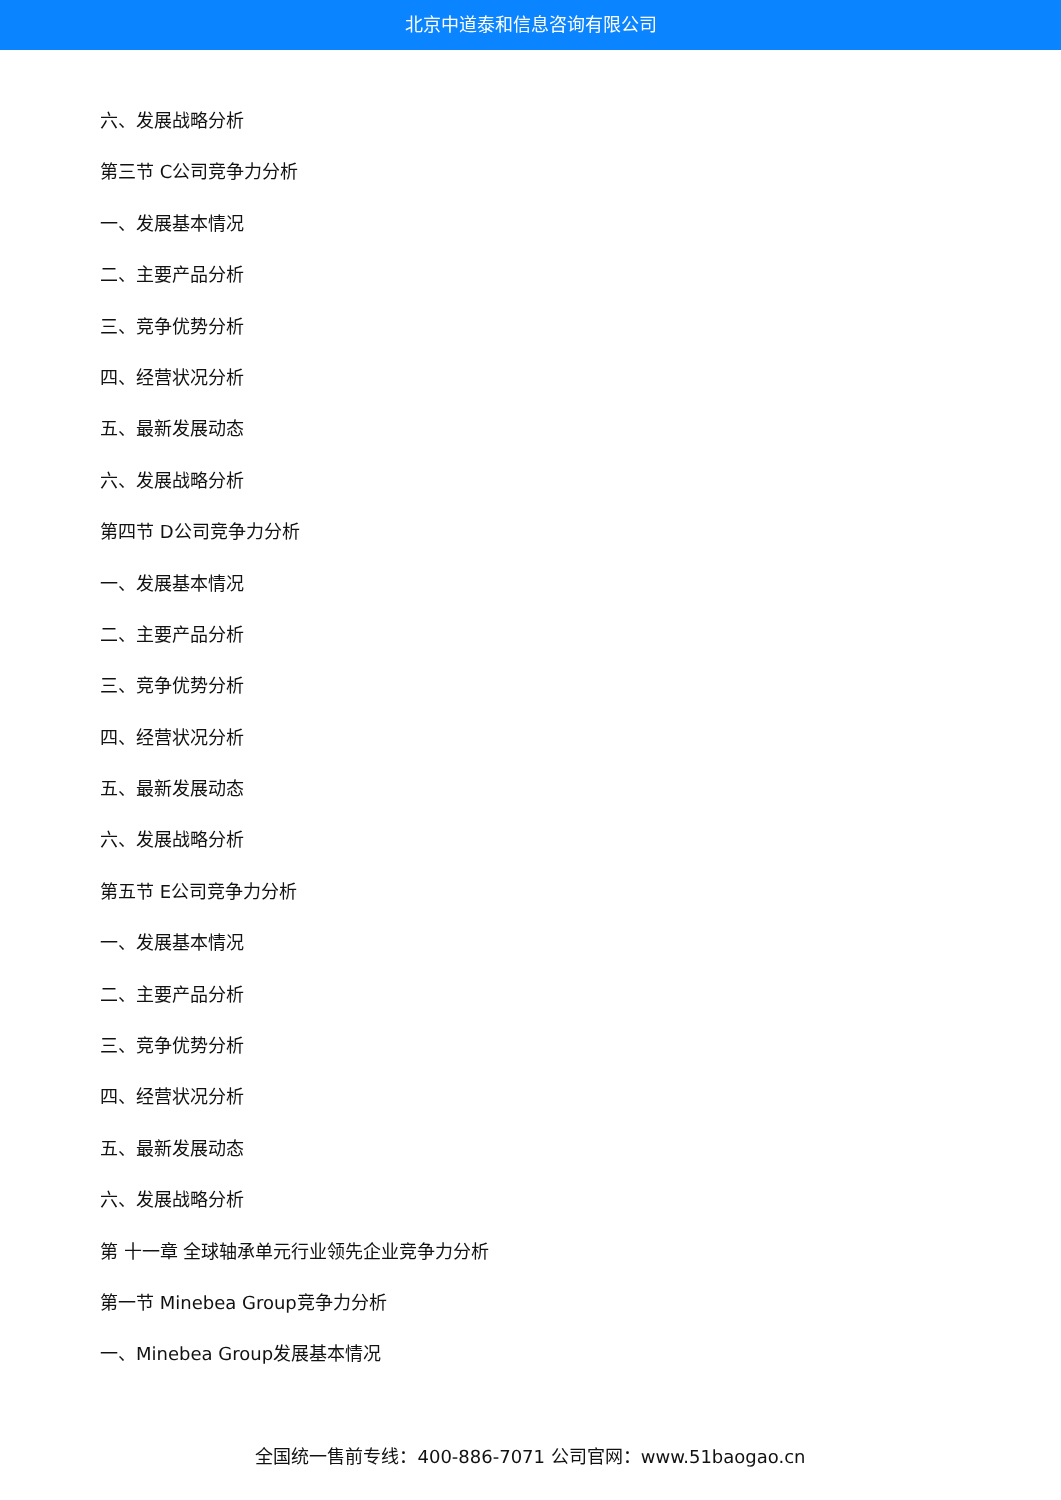北京中道泰和信息咨询有限公司
六、发展战略分析
第三节 C公司竞争力分析
一、发展基本情况
二、主要产品分析
三、竞争优势分析
四、经营状况分析
五、最新发展动态
六、发展战略分析
第四节 D公司竞争力分析
一、发展基本情况
二、主要产品分析
三、竞争优势分析
四、经营状况分析
五、最新发展动态
六、发展战略分析
第五节 E公司竞争力分析
一、发展基本情况
二、主要产品分析
三、竞争优势分析
四、经营状况分析
五、最新发展动态
六、发展战略分析
第 十一章 全球轴承单元行业领先企业竞争力分析
第一节 Minebea Group竞争力分析
一、Minebea Group发展基本情况
全国统一售前专线：400-886-7071 公司官网：www.51baogao.cn